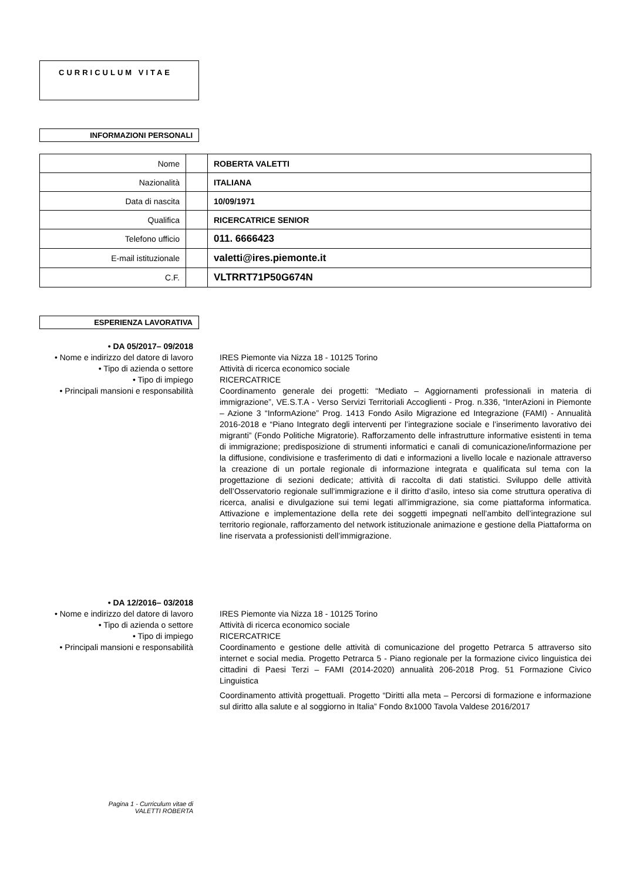CURRICULUM VITAE
INFORMAZIONI PERSONALI
| Nome | | ROBERTA VALETTI |
| Nazionalità | | ITALIANA |
| Data di nascita | | 10/09/1971 |
| Qualifica | | RICERCATRICE SENIOR |
| Telefono ufficio | | 011. 6666423 |
| E-mail istituzionale | | valetti@ires.piemonte.it |
| C.F. | | VLTRRT71P50G674N |
ESPERIENZA LAVORATIVA
• DA 05/2017– 09/2018
• Nome e indirizzo del datore di lavoro
IRES Piemonte via Nizza 18 - 10125 Torino
• Tipo di azienda o settore Attività di ricerca economico sociale
• Tipo di impiego RICERCATRICE
• Principali mansioni e responsabilità
Coordinamento generale dei progetti: “Mediato – Aggiornamenti professionali in materia di immigrazione”, VE.S.T.A - Verso Servizi Territoriali Accoglienti - Prog. n.336, “InterAzioni in Piemonte – Azione 3 “InformAzione” Prog. 1413 Fondo Asilo Migrazione ed Integrazione (FAMI) - Annualità 2016-2018 e “Piano Integrato degli interventi per l’integrazione sociale e l’inserimento lavorativo dei migranti” (Fondo Politiche Migratorie). Rafforzamento delle infrastrutture informative esistenti in tema di immigrazione; predisposizione di strumenti informatici e canali di comunicazione/informazione per la diffusione, condivisione e trasferimento di dati e informazioni a livello locale e nazionale attraverso la creazione di un portale regionale di informazione integrata e qualificata sul tema con la progettazione di sezioni dedicate; attività di raccolta di dati statistici. Sviluppo delle attività dell’Osservatorio regionale sull’immigrazione e il diritto d’asilo, inteso sia come struttura operativa di ricerca, analisi e divulgazione sui temi legati all’immigrazione, sia come piattaforma informatica. Attivazione e implementazione della rete dei soggetti impegnati nell’ambito dell’integrazione sul territorio regionale, rafforzamento del network istituzionale animazione e gestione della Piattaforma on line riservata a professionisti dell’immigrazione.
• DA 12/2016– 03/2018
• Nome e indirizzo del datore di lavoro
IRES Piemonte via Nizza 18 - 10125 Torino
• Tipo di azienda o settore Attività di ricerca economico sociale
• Tipo di impiego RICERCATRICE
• Principali mansioni e responsabilità
Coordinamento e gestione delle attività di comunicazione del progetto Petrarca 5 attraverso sito internet e social media. Progetto Petrarca 5 - Piano regionale per la formazione civico linguistica dei cittadini di Paesi Terzi – FAMI (2014-2020) annualità 206-2018 Prog. 51 Formazione Civico Linguistica
Coordinamento attività progettuali. Progetto “Diritti alla meta – Percorsi di formazione e informazione sul diritto alla salute e al soggiorno in Italia” Fondo 8x1000 Tavola Valdese 2016/2017
Pagina 1 - Curriculum vitae di
VALETTI ROBERTA